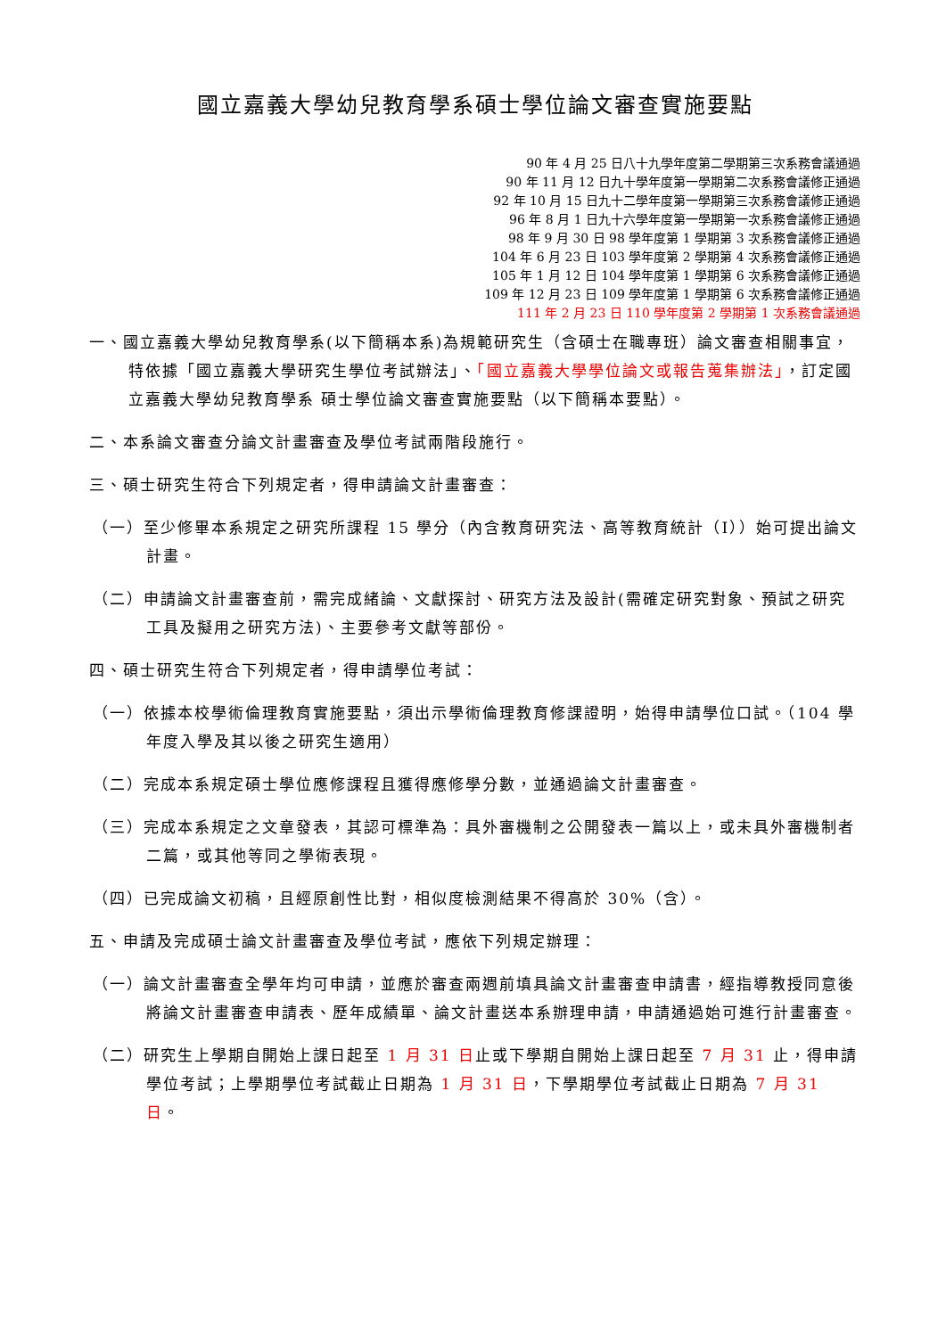國立嘉義大學幼兒教育學系碩士學位論文審查實施要點
90 年 4 月 25 日八十九學年度第二學期第三次系務會議通過
90 年 11 月 12 日九十學年度第一學期第二次系務會議修正通過
92 年 10 月 15 日九十二學年度第一學期第三次系務會議修正通過
96 年 8 月 1 日九十六學年度第一學期第一次系務會議修正通過
98 年 9 月 30 日 98 學年度第 1 學期第 3 次系務會議修正通過
104 年 6 月 23 日 103 學年度第 2 學期第 4 次系務會議修正通過
105 年 1 月 12 日 104 學年度第 1 學期第 6 次系務會議修正通過
109 年 12 月 23 日 109 學年度第 1 學期第 6 次系務會議修正通過
111 年 2 月 23 日 110 學年度第 2 學期第 1 次系務會議通過
一、國立嘉義大學幼兒教育學系(以下簡稱本系)為規範研究生（含碩士在職專班）論文審查相關事宜，特依據「國立嘉義大學研究生學位考試辦法」、「國立嘉義大學學位論文或報告蒐集辦法」，訂定國立嘉義大學幼兒教育學系 碩士學位論文審查實施要點（以下簡稱本要點）。
二、本系論文審查分論文計畫審查及學位考試兩階段施行。
三、碩士研究生符合下列規定者，得申請論文計畫審查：
（一）至少修畢本系規定之研究所課程 15 學分（內含教育研究法、高等教育統計（I））始可提出論文計畫。
（二）申請論文計畫審查前，需完成緒論、文獻探討、研究方法及設計(需確定研究對象、預試之研究工具及擬用之研究方法)、主要參考文獻等部份。
四、碩士研究生符合下列規定者，得申請學位考試：
（一）依據本校學術倫理教育實施要點，須出示學術倫理教育修課證明，始得申請學位口試。（104 學年度入學及其以後之研究生適用）
（二）完成本系規定碩士學位應修課程且獲得應修學分數，並通過論文計畫審查。
（三）完成本系規定之文章發表，其認可標準為：具外審機制之公開發表一篇以上，或未具外審機制者二篇，或其他等同之學術表現。
（四）已完成論文初稿，且經原創性比對，相似度檢測結果不得高於 30%（含）。
五、申請及完成碩士論文計畫審查及學位考試，應依下列規定辦理：
（一）論文計畫審查全學年均可申請，並應於審查兩週前填具論文計畫審查申請書，經指導教授同意後將論文計畫審查申請表、歷年成績單、論文計畫送本系辦理申請，申請通過始可進行計畫審查。
（二）研究生上學期自開始上課日起至 1 月 31 日止或下學期自開始上課日起至 7 月 31 止，得申請學位考試；上學期學位考試截止日期為 1 月 31 日，下學期學位考試截止日期為 7 月 31 日。